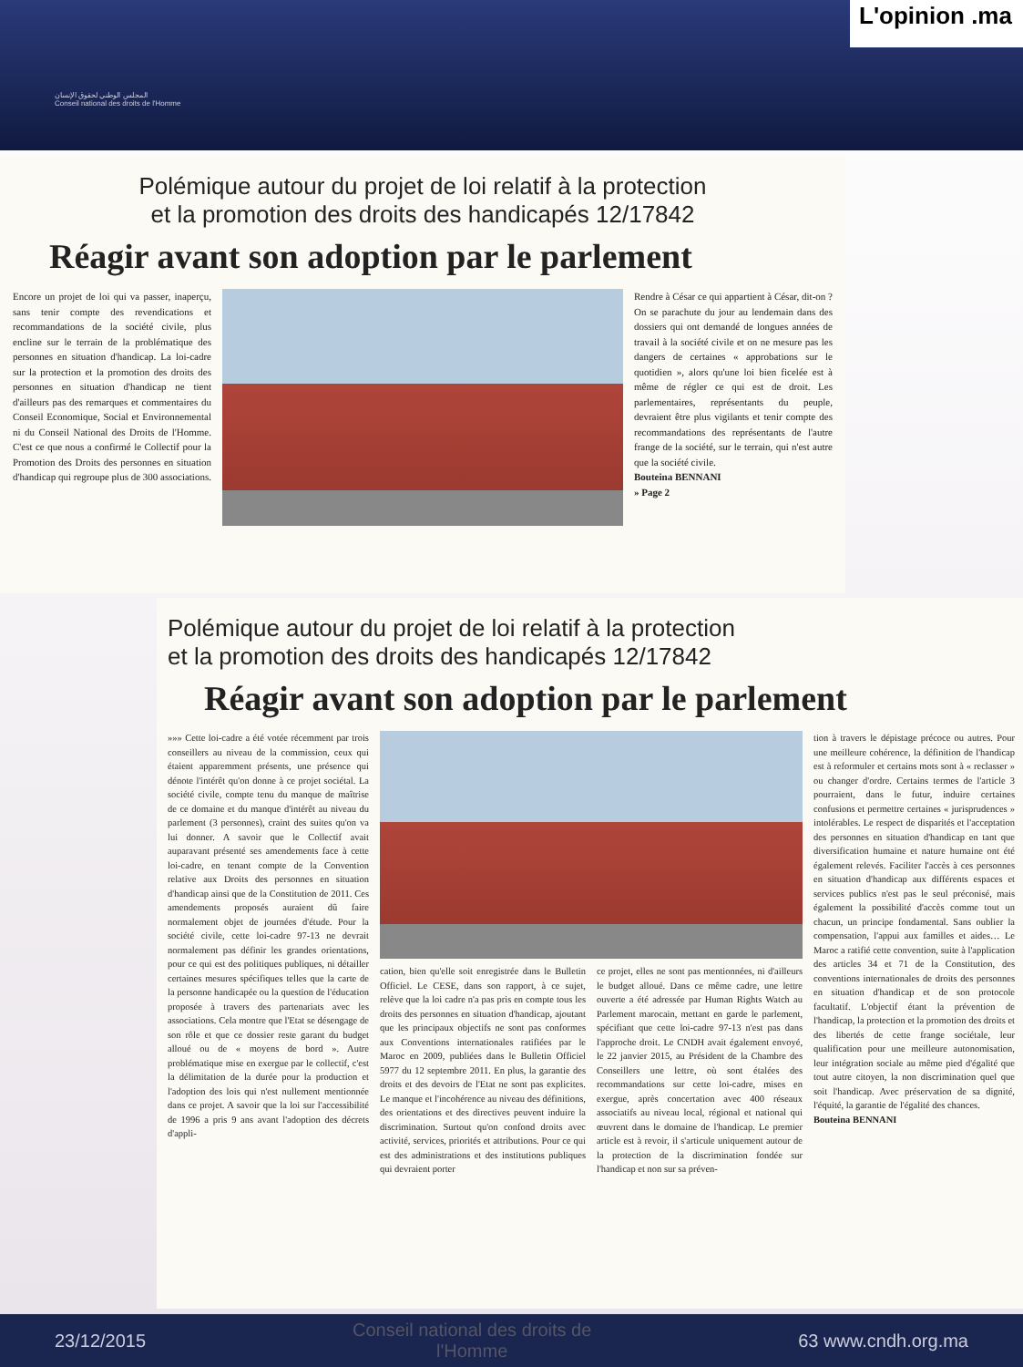المجلس الوطني لحقوق الإنسان
Conseil national des droits de l'Homme
L'opinion .ma
Polémique autour du projet de loi relatif à la protection
et la promotion des droits des handicapés 12/17842
Réagir avant son adoption par le parlement
Encore un projet de loi qui va passer, inaperçu, sans tenir compte des revendications et recommandations de la société civile, plus encline sur le terrain de la problématique des personnes en situation d'handicap. La loi-cadre sur la protection et la promotion des droits des personnes en situation d'handicap ne tient d'ailleurs pas des remarques et commentaires du Conseil Economique, Social et Environnemental ni du Conseil National des Droits de l'Homme. C'est ce que nous a confirmé le Collectif pour la Promotion des Droits des personnes en situation d'handicap qui regroupe plus de 300 associations.
Rendre à César ce qui appartient à César, dit-on ? On se parachute du jour au lendemain dans des dossiers qui ont demandé de longues années de travail à la société civile et on ne mesure pas les dangers de certaines « approbations sur le quotidien », alors qu'une loi bien ficelée est à même de régler ce qui est de droit. Les parlementaires, représentants du peuple, devraient être plus vigilants et tenir compte des recommandations des représentants de l'autre frange de la société, sur le terrain, qui n'est autre que la société civile.
Bouteina BENNANI
» Page 2
Polémique autour du projet de loi relatif à la protection
et la promotion des droits des handicapés 12/17842
Réagir avant son adoption par le parlement
»»» Cette loi-cadre a été votée récemment par trois conseillers au niveau de la commission, ceux qui étaient apparemment présents, une présence qui dénote l'intérêt qu'on donne à ce projet sociétal. La société civile, compte tenu du manque de maîtrise de ce domaine et du manque d'intérêt au niveau du parlement (3 personnes), craint des suites qu'on va lui donner. A savoir que le Collectif avait auparavant présenté ses amendements face à cette loi-cadre, en tenant compte de la Convention relative aux Droits des personnes en situation d'handicap ainsi que de la Constitution de 2011. Ces amendements proposés auraient dû faire normalement objet de journées d'étude. Pour la société civile, cette loi-cadre 97-13 ne devrait normalement pas définir les grandes orientations, pour ce qui est des politiques publiques, ni détailler certaines mesures spécifiques telles que la carte de la personne handicapée ou la question de l'éducation proposée à travers des partenariats avec les associations. Cela montre que l'Etat se désengage de son rôle et que ce dossier reste garant du budget alloué ou de « moyens de bord ». Autre problématique mise en exergue par le collectif, c'est la délimitation de la durée pour la production et l'adoption des lois qui n'est nullement mentionnée dans ce projet. A savoir que la loi sur l'accessibilité de 1996 a pris 9 ans avant l'adoption des décrets d'appli-
cation, bien qu'elle soit enregistrée dans le Bulletin Officiel. Le CESE, dans son rapport, à ce sujet, relève que la loi cadre n'a pas pris en compte tous les droits des personnes en situation d'handicap, ajoutant que les principaux objectifs ne sont pas conformes aux Conventions internationales ratifiées par le Maroc en 2009, publiées dans le Bulletin Officiel 5977 du 12 septembre 2011. En plus, la garantie des droits et des devoirs de l'Etat ne sont pas explicites. Le manque et l'incohérence au niveau des définitions, des orientations et des directives peuvent induire la discrimination. Surtout qu'on confond droits avec activité, services, priorités et attributions. Pour ce qui est des administrations et des institutions publiques qui devraient porter
ce projet, elles ne sont pas mentionnées, ni d'ailleurs le budget alloué. Dans ce même cadre, une lettre ouverte a été adressée par Human Rights Watch au Parlement marocain, mettant en garde le parlement, spécifiant que cette loi-cadre 97-13 n'est pas dans l'approche droit. Le CNDH avait également envoyé, le 22 janvier 2015, au Président de la Chambre des Conseillers une lettre, où sont étalées des recommandations sur cette loi-cadre, mises en exergue, après concertation avec 400 réseaux associatifs au niveau local, régional et national qui œuvrent dans le domaine de l'handicap. Le premier article est à revoir, il s'articule uniquement autour de la protection de la discrimination fondée sur l'handicap et non sur sa préven-
tion à travers le dépistage précoce ou autres. Pour une meilleure cohérence, la définition de l'handicap est à reformuler et certains mots sont à « reclasser » ou changer d'ordre. Certains termes de l'article 3 pourraient, dans le futur, induire certaines confusions et permettre certaines « jurisprudences » intolérables. Le respect de disparités et l'acceptation des personnes en situation d'handicap en tant que diversification humaine et nature humaine ont été également relevés. Faciliter l'accès à ces personnes en situation d'handicap aux différents espaces et services publics n'est pas le seul préconisé, mais également la possibilité d'accès comme tout un chacun, un principe fondamental. Sans oublier la compensation, l'appui aux familles et aides… Le Maroc a ratifié cette convention, suite à l'application des articles 34 et 71 de la Constitution, des conventions internationales de droits des personnes en situation d'handicap et de son protocole facultatif. L'objectif étant la prévention de l'handicap, la protection et la promotion des droits et des libertés de cette frange sociétale, leur qualification pour une meilleure autonomisation, leur intégration sociale au même pied d'égalité que tout autre citoyen, la non discrimination quel que soit l'handicap. Avec préservation de sa dignité, l'équité, la garantie de l'égalité des chances.
Bouteina BENNANI
23/12/2015 Conseil national des droits de
l'Homme 63 www.cndh.org.ma